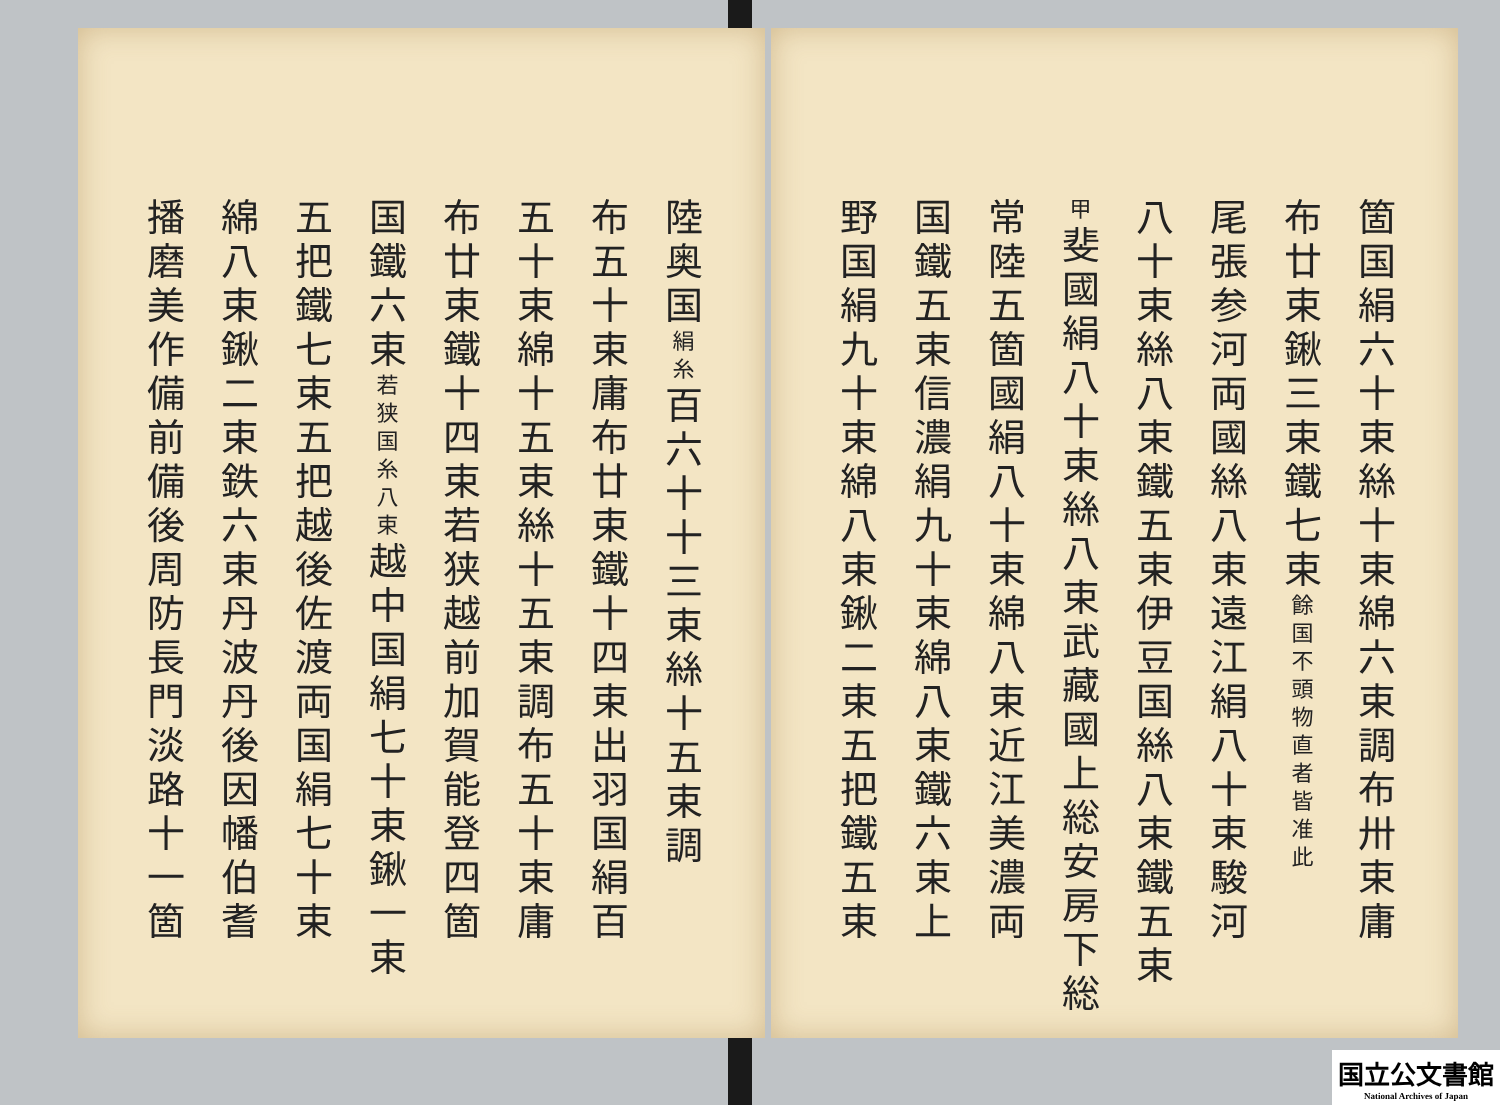陸奥国絹糸百六十十三束絲十五束調
布五十束庸布廿束鐵十四束出羽国絹百
五十束綿十五束絲十五束調布五十束庸
布廿束鐵十四束若狭越前加賀能登四箇
国鐵六束若狭国糸八束越中国絹七十束鍬一束
五把鐵七束五把越後佐渡両国絹七十束
綿八束鍬二束鉄六束丹波丹後因幡伯耆
播磨美作備前備後周防長門淡路十一箇
箇国絹六十束絲十束綿六束調布卅束庸
布廿束鍬三束鐵七束餘国不頭物直者皆准此
尾張参河両國絲八束遠江絹八十束駿河
八十束絲八束鐵五束伊豆国絲八束鐵五束
甲斐國絹八十束絲八束武藏國上総安房下総
常陸五箇國絹八十束綿八束近江美濃両
国鐵五束信濃絹九十束綿八束鐵六束上
野国絹九十束綿八束鍬二束五把鐵五束
国立公文書館
National Archives of Japan